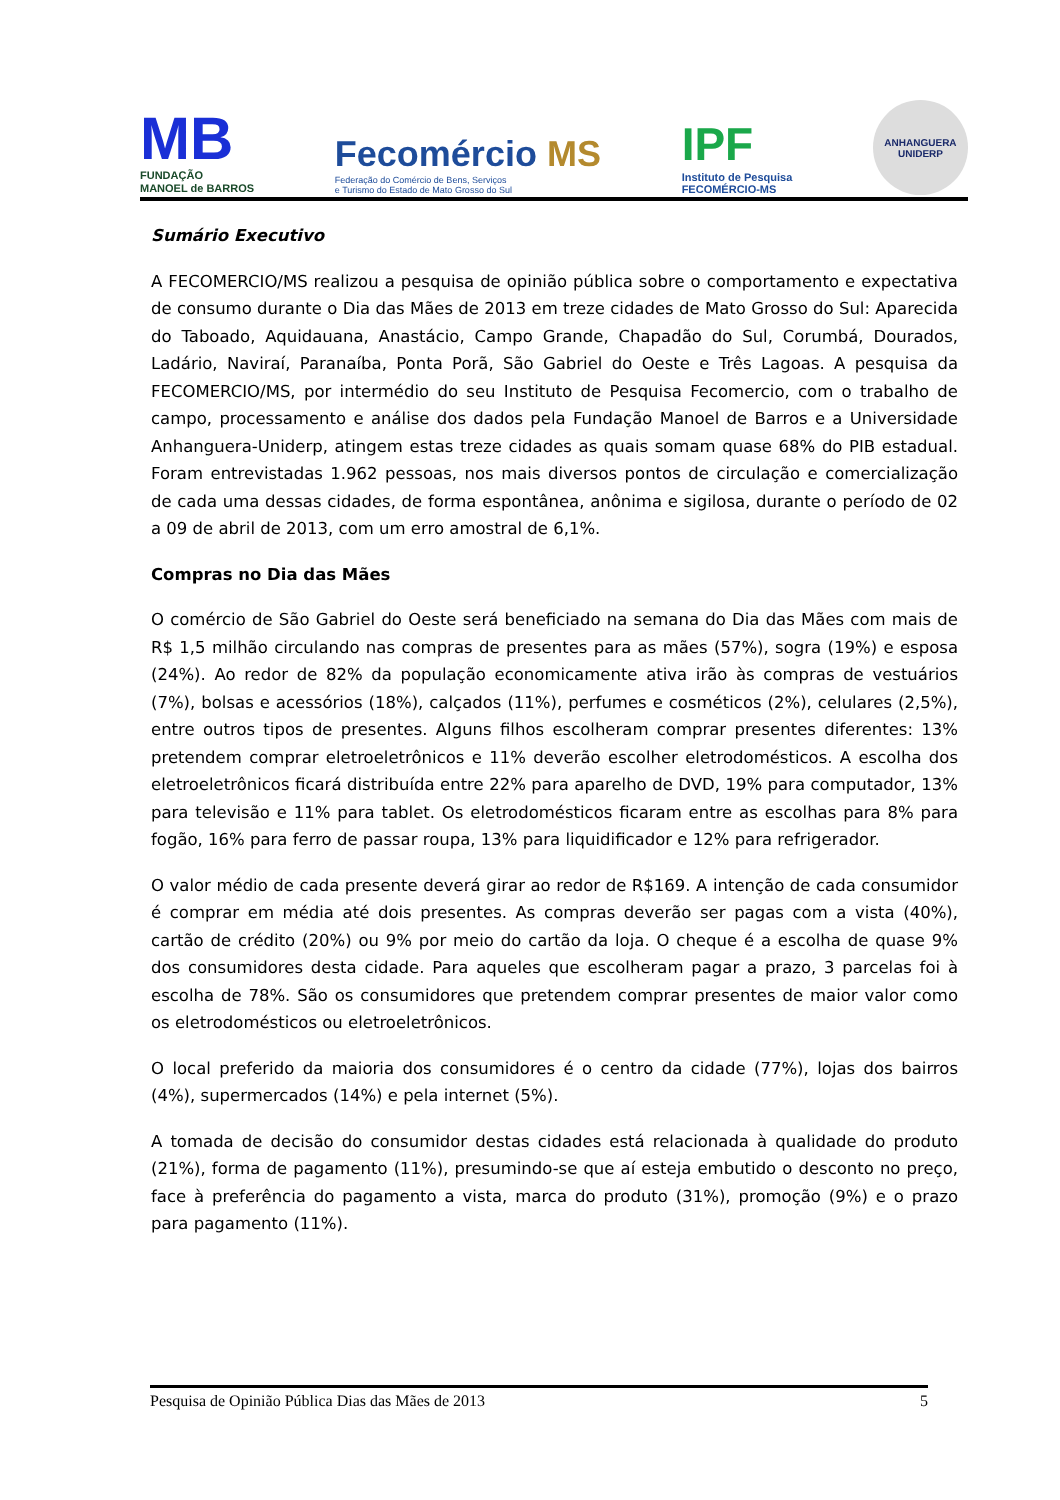MB
FUNDAÇÃO
MANOEL de BARROS
Fecomércio MS
Federação do Comércio de Bens, Serviços
e Turismo do Estado de Mato Grosso do Sul
IPF
Instituto de Pesquisa
FECOMÉRCIO-MS
ANHANGUERA
UNIDERP
Sumário Executivo
A FECOMERCIO/MS realizou a pesquisa de opinião pública sobre o comportamento e expectativa de consumo durante o Dia das Mães de 2013 em treze cidades de Mato Grosso do Sul: Aparecida do Taboado, Aquidauana, Anastácio, Campo Grande, Chapadão do Sul, Corumbá, Dourados, Ladário, Naviraí, Paranaíba, Ponta Porã, São Gabriel do Oeste e Três Lagoas. A pesquisa da FECOMERCIO/MS, por intermédio do seu Instituto de Pesquisa Fecomercio, com o trabalho de campo, processamento e análise dos dados pela Fundação Manoel de Barros e a Universidade Anhanguera-Uniderp, atingem estas treze cidades as quais somam quase 68% do PIB estadual. Foram entrevistadas 1.962 pessoas, nos mais diversos pontos de circulação e comercialização de cada uma dessas cidades, de forma espontânea, anônima e sigilosa, durante o período de 02 a 09 de abril de 2013, com um erro amostral de 6,1%.
Compras no Dia das Mães
O comércio de São Gabriel do Oeste será beneficiado na semana do Dia das Mães com mais de R$ 1,5 milhão circulando nas compras de presentes para as mães (57%), sogra (19%) e esposa (24%). Ao redor de 82% da população economicamente ativa irão às compras de vestuários (7%), bolsas e acessórios (18%), calçados (11%), perfumes e cosméticos (2%), celulares (2,5%), entre outros tipos de presentes. Alguns filhos escolheram comprar presentes diferentes: 13% pretendem comprar eletroeletrônicos e 11% deverão escolher eletrodomésticos. A escolha dos eletroeletrônicos ficará distribuída entre 22% para aparelho de DVD, 19% para computador, 13% para televisão e 11% para tablet. Os eletrodomésticos ficaram entre as escolhas para 8% para fogão, 16% para ferro de passar roupa, 13% para liquidificador e 12% para refrigerador.
O valor médio de cada presente deverá girar ao redor de R$169. A intenção de cada consumidor é comprar em média até dois presentes. As compras deverão ser pagas com a vista (40%), cartão de crédito (20%) ou 9% por meio do cartão da loja. O cheque é a escolha de quase 9% dos consumidores desta cidade. Para aqueles que escolheram pagar a prazo, 3 parcelas foi à escolha de 78%. São os consumidores que pretendem comprar presentes de maior valor como os eletrodomésticos ou eletroeletrônicos.
O local preferido da maioria dos consumidores é o centro da cidade (77%), lojas dos bairros (4%), supermercados (14%) e pela internet (5%).
A tomada de decisão do consumidor destas cidades está relacionada à qualidade do produto (21%), forma de pagamento (11%), presumindo-se que aí esteja embutido o desconto no preço, face à preferência do pagamento a vista, marca do produto (31%), promoção (9%) e o prazo para pagamento (11%).
Pesquisa de Opinião Pública Dias das Mães de 2013 5